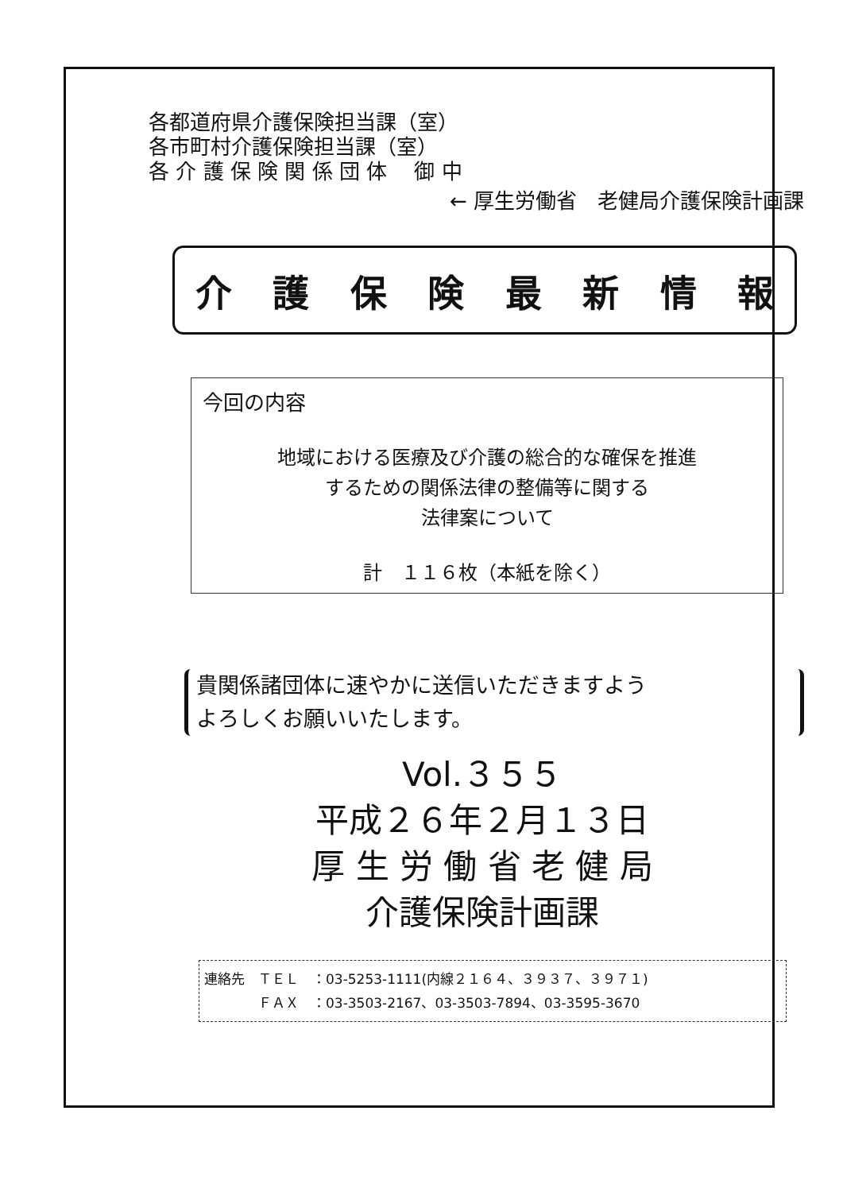各都道府県介護保険担当課（室）
各市町村介護保険担当課（室）
各 介 護 保 険 関 係 団 体　 御 中
← 厚生労働省　老健局介護保険計画課
介護保険最新情報
今回の内容
地域における医療及び介護の総合的な確保を推進
するための関係法律の整備等に関する
法律案について
計　１１６枚（本紙を除く）
貴関係諸団体に速やかに送信いただきますよう
よろしくお願いいたします。
Vol.３５５
平成２６年２月１３日
厚 生 労 働 省 老 健 局
介護保険計画課
連絡先　ＴＥＬ　：03-5253-1111(内線２１６４、３９３７、３９７１)
　　　　ＦＡＸ　：03-3503-2167、03-3503-7894、03-3595-3670